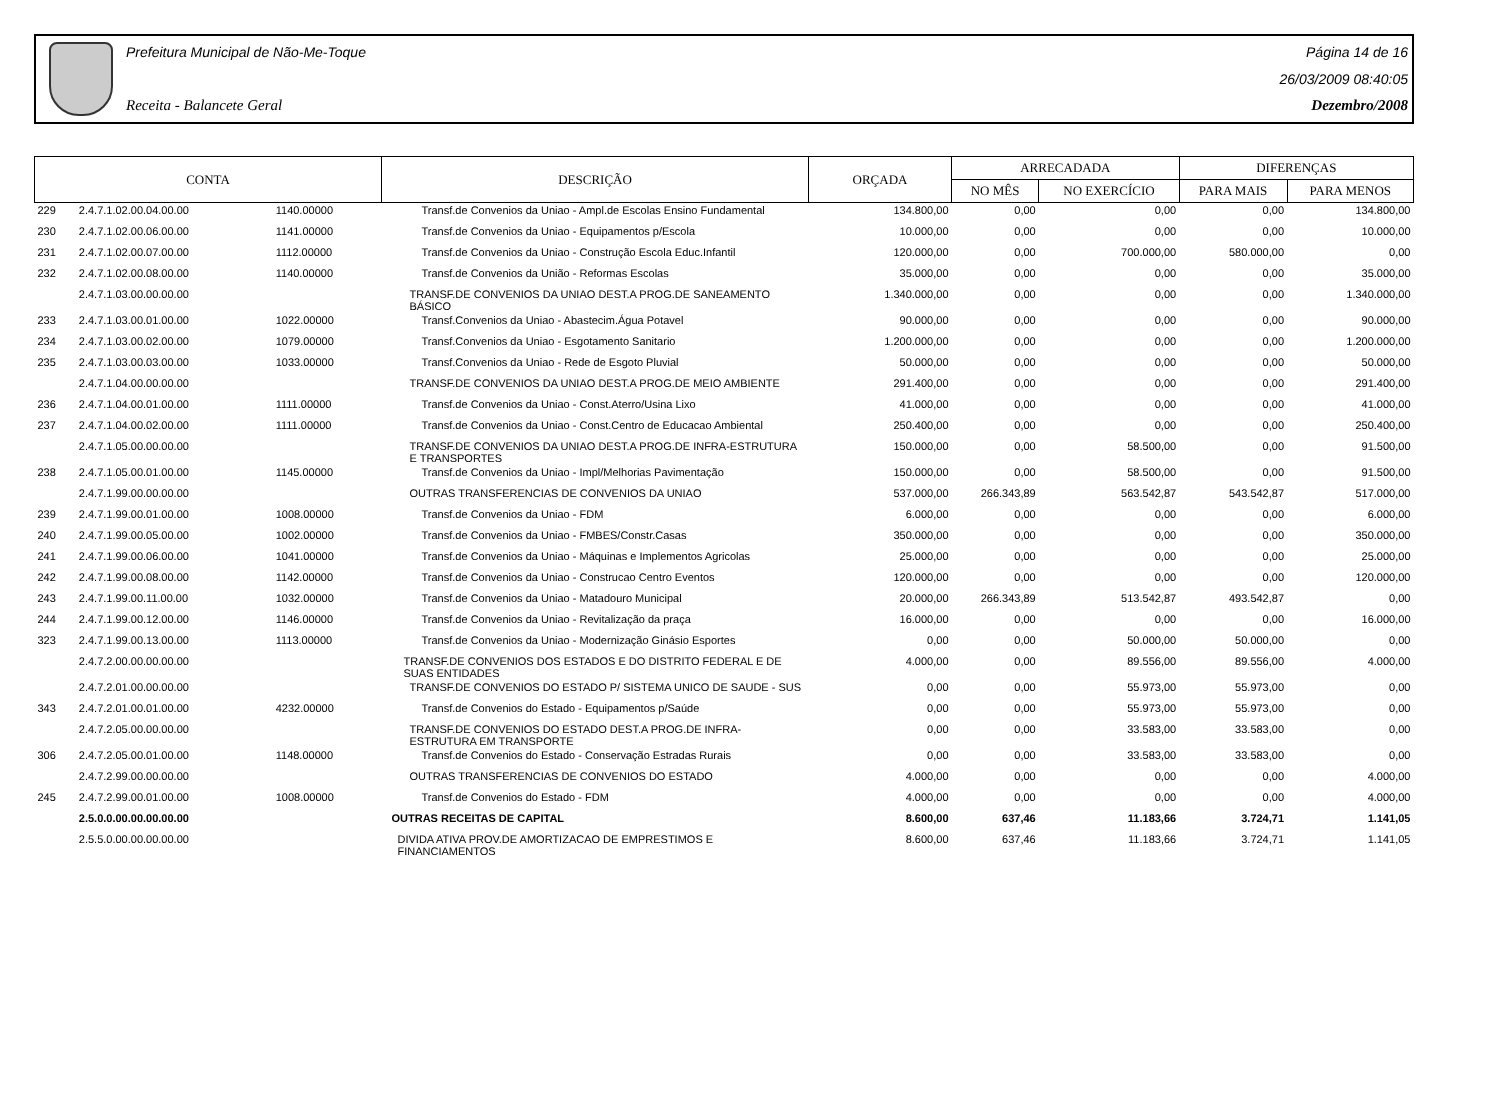Prefeitura Municipal de Não-Me-Toque
Receita - Balancete Geral
Página 14 de 16
26/03/2009 08:40:05
Dezembro/2008
| CONTA | | | DESCRIÇÃO | ORÇADA | ARRECADADA | | DIFERENÇAS | |
| --- | --- | --- | --- | --- | --- | --- | --- | --- |
| | | | | | NO MÊS | NO EXERCÍCIO | PARA MAIS | PARA MENOS |
| 229 | 2.4.7.1.02.00.04.00.00 | 1140.00000 | Transf.de Convenios da Uniao - Ampl.de Escolas Ensino Fundamental | 134.800,00 | 0,00 | 0,00 | 0,00 | 134.800,00 |
| 230 | 2.4.7.1.02.00.06.00.00 | 1141.00000 | Transf.de Convenios da Uniao - Equipamentos p/Escola | 10.000,00 | 0,00 | 0,00 | 0,00 | 10.000,00 |
| 231 | 2.4.7.1.02.00.07.00.00 | 1112.00000 | Transf.de Convenios da Uniao - Construção Escola Educ.Infantil | 120.000,00 | 0,00 | 700.000,00 | 580.000,00 | 0,00 |
| 232 | 2.4.7.1.02.00.08.00.00 | 1140.00000 | Transf.de Convenios da União - Reformas Escolas | 35.000,00 | 0,00 | 0,00 | 0,00 | 35.000,00 |
| | 2.4.7.1.03.00.00.00.00 | | TRANSF.DE CONVENIOS DA UNIAO DEST.A PROG.DE SANEAMENTO BÁSICO | 1.340.000,00 | 0,00 | 0,00 | 0,00 | 1.340.000,00 |
| 233 | 2.4.7.1.03.00.01.00.00 | 1022.00000 | Transf.Convenios da Uniao - Abastecim.Água Potavel | 90.000,00 | 0,00 | 0,00 | 0,00 | 90.000,00 |
| 234 | 2.4.7.1.03.00.02.00.00 | 1079.00000 | Transf.Convenios da Uniao - Esgotamento Sanitario | 1.200.000,00 | 0,00 | 0,00 | 0,00 | 1.200.000,00 |
| 235 | 2.4.7.1.03.00.03.00.00 | 1033.00000 | Transf.Convenios da Uniao - Rede de Esgoto Pluvial | 50.000,00 | 0,00 | 0,00 | 0,00 | 50.000,00 |
| | 2.4.7.1.04.00.00.00.00 | | TRANSF.DE CONVENIOS DA UNIAO DEST.A PROG.DE MEIO AMBIENTE | 291.400,00 | 0,00 | 0,00 | 0,00 | 291.400,00 |
| 236 | 2.4.7.1.04.00.01.00.00 | 1111.00000 | Transf.de Convenios da Uniao - Const.Aterro/Usina Lixo | 41.000,00 | 0,00 | 0,00 | 0,00 | 41.000,00 |
| 237 | 2.4.7.1.04.00.02.00.00 | 1111.00000 | Transf.de Convenios da Uniao - Const.Centro de Educacao Ambiental | 250.400,00 | 0,00 | 0,00 | 0,00 | 250.400,00 |
| | 2.4.7.1.05.00.00.00.00 | | TRANSF.DE CONVENIOS DA UNIAO DEST.A PROG.DE INFRA-ESTRUTURA E TRANSPORTES | 150.000,00 | 0,00 | 58.500,00 | 0,00 | 91.500,00 |
| 238 | 2.4.7.1.05.00.01.00.00 | 1145.00000 | Transf.de Convenios da Uniao - Impl/Melhorias Pavimentação | 150.000,00 | 0,00 | 58.500,00 | 0,00 | 91.500,00 |
| | 2.4.7.1.99.00.00.00.00 | | OUTRAS TRANSFERENCIAS DE CONVENIOS DA UNIAO | 537.000,00 | 266.343,89 | 563.542,87 | 543.542,87 | 517.000,00 |
| 239 | 2.4.7.1.99.00.01.00.00 | 1008.00000 | Transf.de Convenios da Uniao - FDM | 6.000,00 | 0,00 | 0,00 | 0,00 | 6.000,00 |
| 240 | 2.4.7.1.99.00.05.00.00 | 1002.00000 | Transf.de Convenios da Uniao - FMBES/Constr.Casas | 350.000,00 | 0,00 | 0,00 | 0,00 | 350.000,00 |
| 241 | 2.4.7.1.99.00.06.00.00 | 1041.00000 | Transf.de Convenios da Uniao - Máquinas e Implementos Agricolas | 25.000,00 | 0,00 | 0,00 | 0,00 | 25.000,00 |
| 242 | 2.4.7.1.99.00.08.00.00 | 1142.00000 | Transf.de Convenios da Uniao - Construcao Centro Eventos | 120.000,00 | 0,00 | 0,00 | 0,00 | 120.000,00 |
| 243 | 2.4.7.1.99.00.11.00.00 | 1032.00000 | Transf.de Convenios da Uniao - Matadouro Municipal | 20.000,00 | 266.343,89 | 513.542,87 | 493.542,87 | 0,00 |
| 244 | 2.4.7.1.99.00.12.00.00 | 1146.00000 | Transf.de Convenios da Uniao - Revitalização da praça | 16.000,00 | 0,00 | 0,00 | 0,00 | 16.000,00 |
| 323 | 2.4.7.1.99.00.13.00.00 | 1113.00000 | Transf.de Convenios da Uniao - Modernização Ginásio Esportes | 0,00 | 0,00 | 50.000,00 | 50.000,00 | 0,00 |
| | 2.4.7.2.00.00.00.00.00 | | TRANSF.DE CONVENIOS DOS ESTADOS E DO DISTRITO FEDERAL E DE SUAS ENTIDADES | 4.000,00 | 0,00 | 89.556,00 | 89.556,00 | 4.000,00 |
| | 2.4.7.2.01.00.00.00.00 | | TRANSF.DE CONVENIOS DO ESTADO P/ SISTEMA UNICO DE SAUDE - SUS | 0,00 | 0,00 | 55.973,00 | 55.973,00 | 0,00 |
| 343 | 2.4.7.2.01.00.01.00.00 | 4232.00000 | Transf.de Convenios do Estado - Equipamentos p/Saúde | 0,00 | 0,00 | 55.973,00 | 55.973,00 | 0,00 |
| | 2.4.7.2.05.00.00.00.00 | | TRANSF.DE CONVENIOS DO ESTADO DEST.A PROG.DE INFRA-ESTRUTURA EM TRANSPORTE | 0,00 | 0,00 | 33.583,00 | 33.583,00 | 0,00 |
| 306 | 2.4.7.2.05.00.01.00.00 | 1148.00000 | Transf.de Convenios do Estado - Conservação Estradas Rurais | 0,00 | 0,00 | 33.583,00 | 33.583,00 | 0,00 |
| | 2.4.7.2.99.00.00.00.00 | | OUTRAS TRANSFERENCIAS DE CONVENIOS DO ESTADO | 4.000,00 | 0,00 | 0,00 | 0,00 | 4.000,00 |
| 245 | 2.4.7.2.99.00.01.00.00 | 1008.00000 | Transf.de Convenios do Estado - FDM | 4.000,00 | 0,00 | 0,00 | 0,00 | 4.000,00 |
| | 2.5.0.0.00.00.00.00.00 | | OUTRAS RECEITAS DE CAPITAL | 8.600,00 | 637,46 | 11.183,66 | 3.724,71 | 1.141,05 |
| | 2.5.5.0.00.00.00.00.00 | | DIVIDA ATIVA PROV.DE AMORTIZACAO DE EMPRESTIMOS E FINANCIAMENTOS | 8.600,00 | 637,46 | 11.183,66 | 3.724,71 | 1.141,05 |